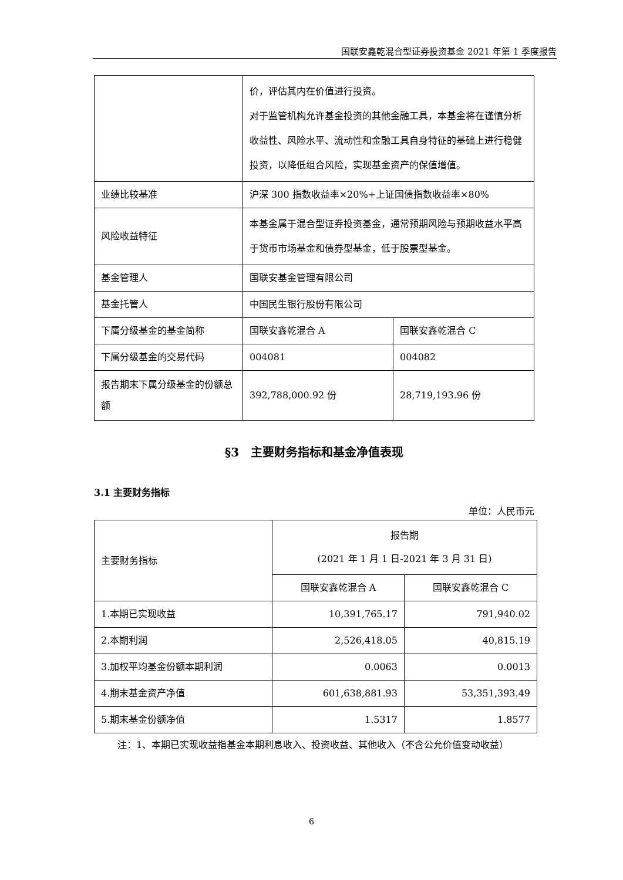国联安鑫乾混合型证券投资基金 2021 年第 1 季度报告
| | 价，评估其内在价值进行投资。 对于监管机构允许基金投资的其他金融工具，本基金将在谨慎分析收益性、风险水平、流动性和金融工具自身特征的基础上进行稳健投资，以降低组合风险，实现基金资产的保值增值。 | |
| 业绩比较基准 | 沪深 300 指数收益率×20%+上证国债指数收益率×80% | |
| 风险收益特征 | 本基金属于混合型证券投资基金，通常预期风险与预期收益水平高于货币市场基金和债券型基金，低于股票型基金。 | |
| 基金管理人 | 国联安基金管理有限公司 | |
| 基金托管人 | 中国民生银行股份有限公司 | |
| 下属分级基金的基金简称 | 国联安鑫乾混合 A | 国联安鑫乾混合 C |
| 下属分级基金的交易代码 | 004081 | 004082 |
| 报告期末下属分级基金的份额总额 | 392,788,000.92 份 | 28,719,193.96 份 |
§3　主要财务指标和基金净值表现
3.1 主要财务指标
单位：人民币元
| 主要财务指标 | 报告期 (2021 年 1 月 1 日-2021 年 3 月 31 日) | |
| | 国联安鑫乾混合 A | 国联安鑫乾混合 C |
| 1.本期已实现收益 | 10,391,765.17 | 791,940.02 |
| 2.本期利润 | 2,526,418.05 | 40,815.19 |
| 3.加权平均基金份额本期利润 | 0.0063 | 0.0013 |
| 4.期末基金资产净值 | 601,638,881.93 | 53,351,393.49 |
| 5.期末基金份额净值 | 1.5317 | 1.8577 |
注：1、本期已实现收益指基金本期利息收入、投资收益、其他收入（不含公允价值变动收益）
6